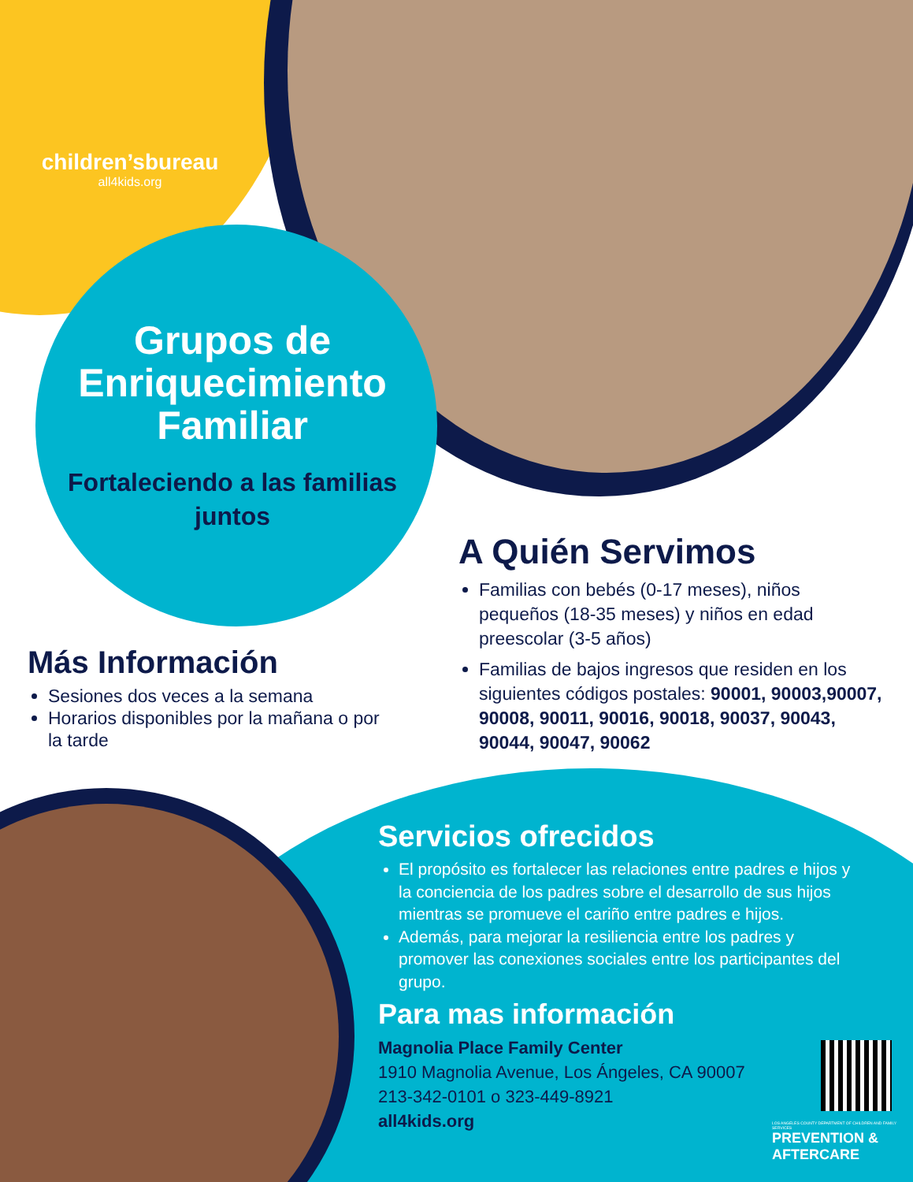children’sbureau
all4kids.org
Grupos de Enriquecimiento Familiar
Fortaleciendo a las familias juntos
A Quién Servimos
Familias con bebés (0-17 meses), niños pequeños (18-35 meses) y niños en edad preescolar (3-5 años)
Familias de bajos ingresos que residen en los siguientes códigos postales: 90001, 90003,90007, 90008, 90011, 90016, 90018, 90037, 90043, 90044, 90047, 90062
Más Información
Sesiones dos veces a la semana
Horarios disponibles por la mañana o por la tarde
Servicios ofrecidos
El propósito es fortalecer las relaciones entre padres e hijos y la conciencia de los padres sobre el desarrollo de sus hijos mientras se promueve el cariño entre padres e hijos.
Además, para mejorar la resiliencia entre los padres y promover las conexiones sociales entre los participantes del grupo.
Para mas información
Magnolia Place Family Center
1910 Magnolia Avenue, Los Ángeles, CA 90007
213-342-0101 o 323-449-8921
all4kids.org
LOS ANGELES COUNTY DEPARTMENT OF CHILDREN AND FAMILY SERVICES
PREVENTION & AFTERCARE